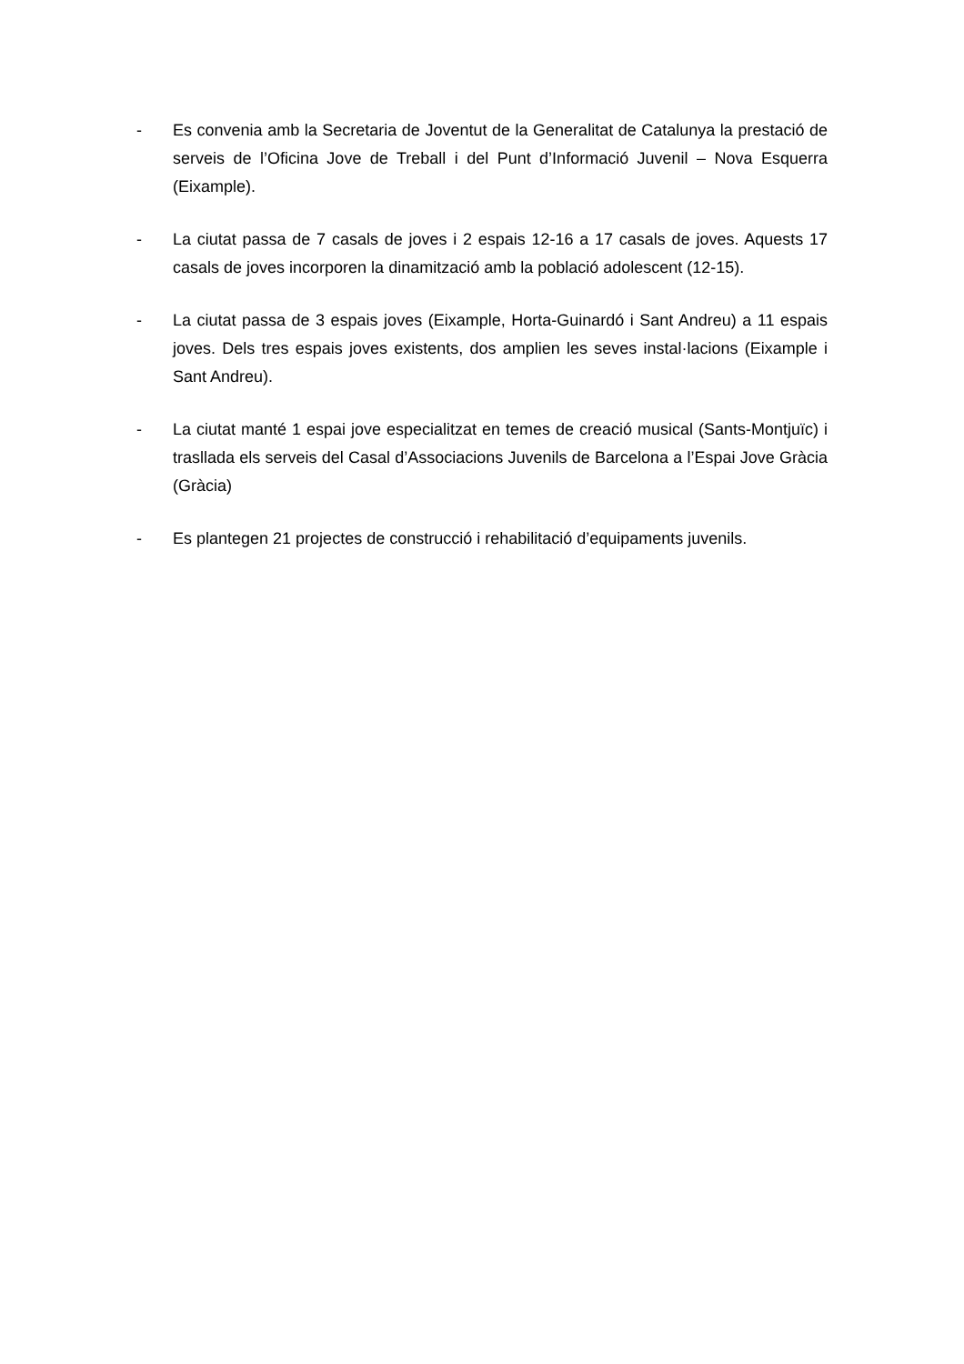- Es convenia amb la Secretaria de Joventut de la Generalitat de Catalunya la prestació de serveis de l’Oficina Jove de Treball i del Punt d’Informació Juvenil – Nova Esquerra (Eixample).
- La ciutat passa de 7 casals de joves i 2 espais 12-16 a 17 casals de joves. Aquests 17 casals de joves incorporen la dinamització amb la població adolescent (12-15).
- La ciutat passa de 3 espais joves (Eixample, Horta-Guinardó i Sant Andreu) a 11 espais joves. Dels tres espais joves existents, dos amplien les seves instal·lacions (Eixample i Sant Andreu).
- La ciutat manté 1 espai jove especialitzat en temes de creació musical (Sants-Montjuïc) i traslladа els serveis del Casal d’Associacions Juvenils de Barcelona a l’Espai Jove Gràcia (Gràcia)
- Es plantegen 21 projectes de construcció i rehabilitació d’equipaments juvenils.